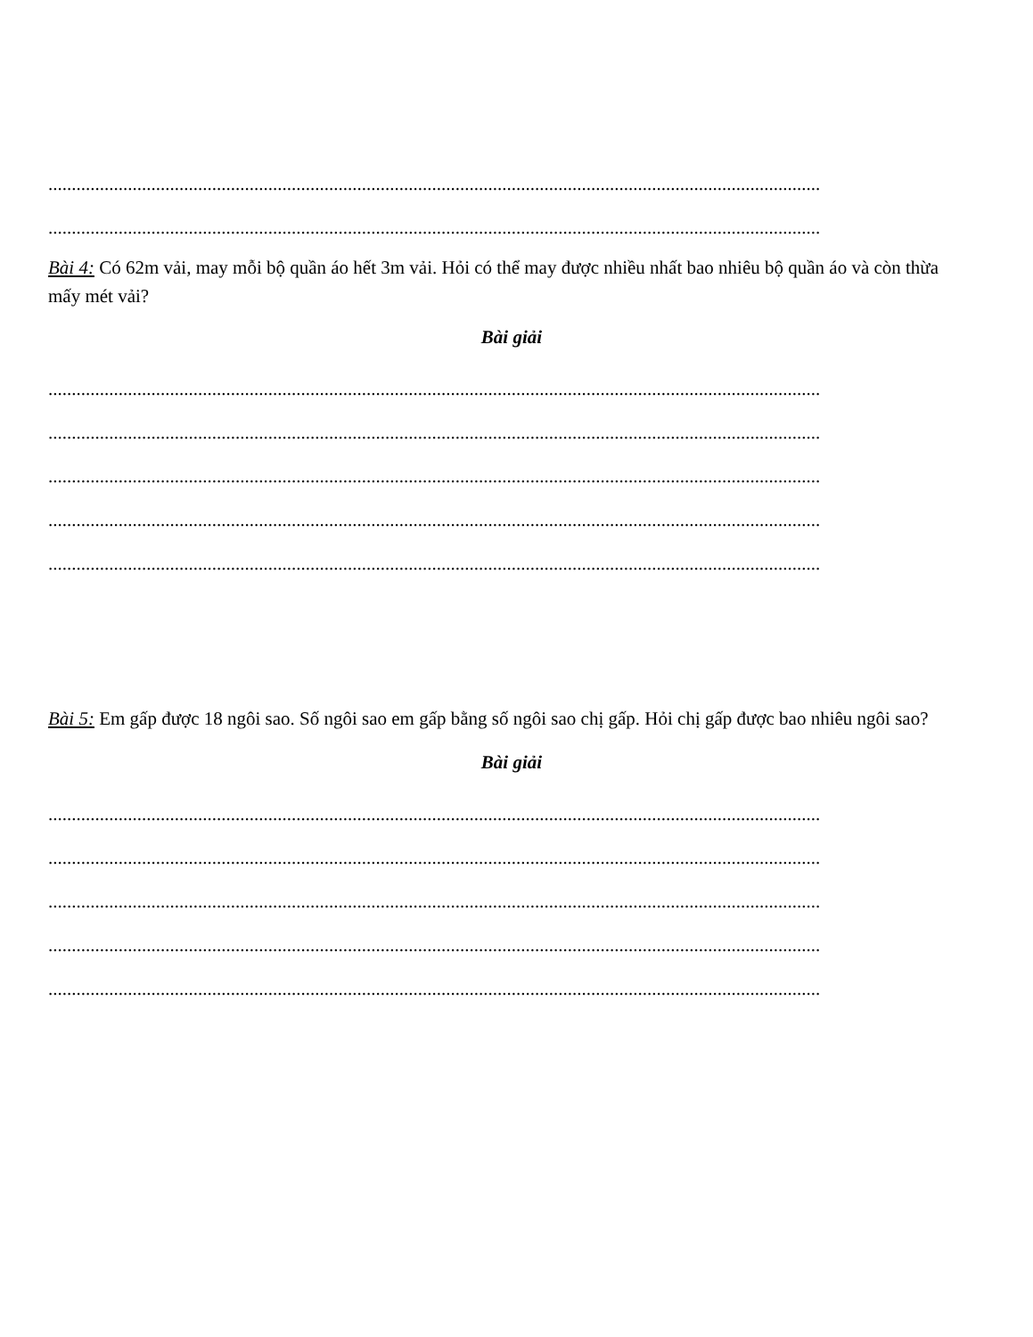.....................................................................................................................................................................
.....................................................................................................................................................................
Bài 4: Có 62m vải, may mỗi bộ quần áo hết 3m vải. Hỏi có thể may được nhiều nhất bao nhiêu bộ quần áo và còn thừa mấy mét vải?
Bài giải
.....................................................................................................................................................................
.....................................................................................................................................................................
.....................................................................................................................................................................
.....................................................................................................................................................................
.....................................................................................................................................................................
Bài 5: Em gấp được 18 ngôi sao. Số ngôi sao em gấp bằng số ngôi sao chị gấp. Hỏi chị gấp được bao nhiêu ngôi sao?
Bài giải
.....................................................................................................................................................................
.....................................................................................................................................................................
.....................................................................................................................................................................
.....................................................................................................................................................................
.....................................................................................................................................................................